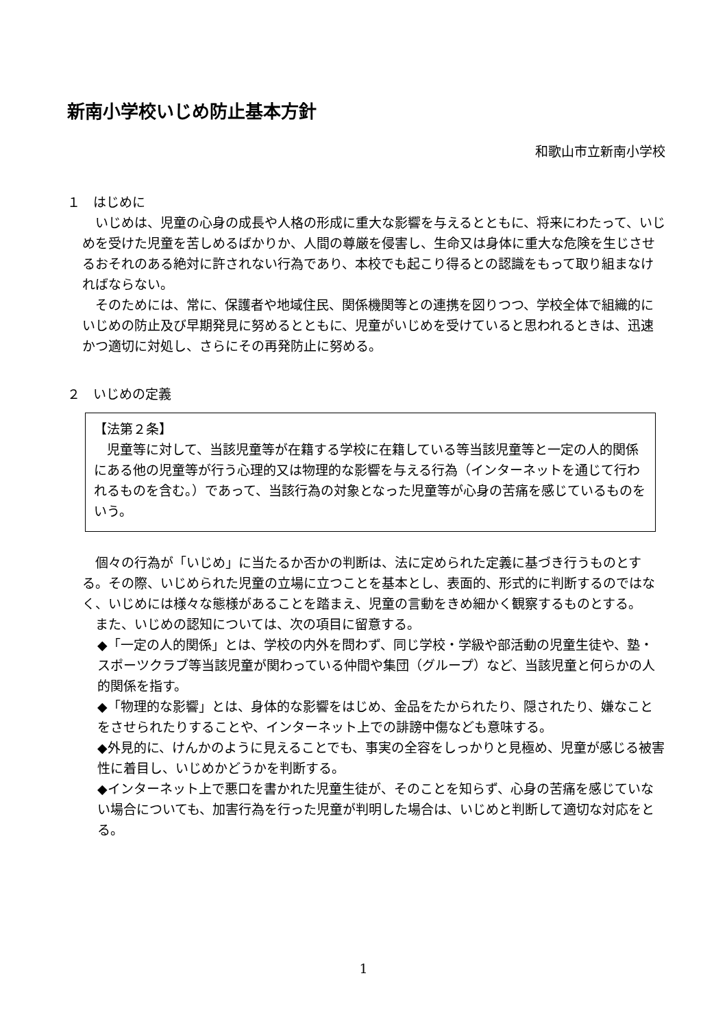新南小学校いじめ防止基本方針
和歌山市立新南小学校
１　はじめに
いじめは、児童の心身の成長や人格の形成に重大な影響を与えるとともに、将来にわたって、いじめを受けた児童を苦しめるばかりか、人間の尊厳を侵害し、生命又は身体に重大な危険を生じさせるおそれのある絶対に許されない行為であり、本校でも起こり得るとの認識をもって取り組まなければならない。
そのためには、常に、保護者や地域住民、関係機関等との連携を図りつつ、学校全体で組織的にいじめの防止及び早期発見に努めるとともに、児童がいじめを受けていると思われるときは、迅速かつ適切に対処し、さらにその再発防止に努める。
２　いじめの定義
【法第２条】
児童等に対して、当該児童等が在籍する学校に在籍している等当該児童等と一定の人的関係にある他の児童等が行う心理的又は物理的な影響を与える行為（インターネットを通じて行われるものを含む。）であって、当該行為の対象となった児童等が心身の苦痛を感じているものをいう。
個々の行為が「いじめ」に当たるか否かの判断は、法に定められた定義に基づき行うものとする。その際、いじめられた児童の立場に立つことを基本とし、表面的、形式的に判断するのではなく、いじめには様々な態様があることを踏まえ、児童の言動をきめ細かく観察するものとする。
また、いじめの認知については、次の項目に留意する。
◆「一定の人的関係」とは、学校の内外を問わず、同じ学校・学級や部活動の児童生徒や、塾・スポーツクラブ等当該児童が関わっている仲間や集団（グループ）など、当該児童と何らかの人的関係を指す。
◆「物理的な影響」とは、身体的な影響をはじめ、金品をたかられたり、隠されたり、嫌なことをさせられたりすることや、インターネット上での誹謗中傷なども意味する。
◆外見的に、けんかのように見えることでも、事実の全容をしっかりと見極め、児童が感じる被害性に着目し、いじめかどうかを判断する。
◆インターネット上で悪口を書かれた児童生徒が、そのことを知らず、心身の苦痛を感じていない場合についても、加害行為を行った児童が判明した場合は、いじめと判断して適切な対応をとる。
1